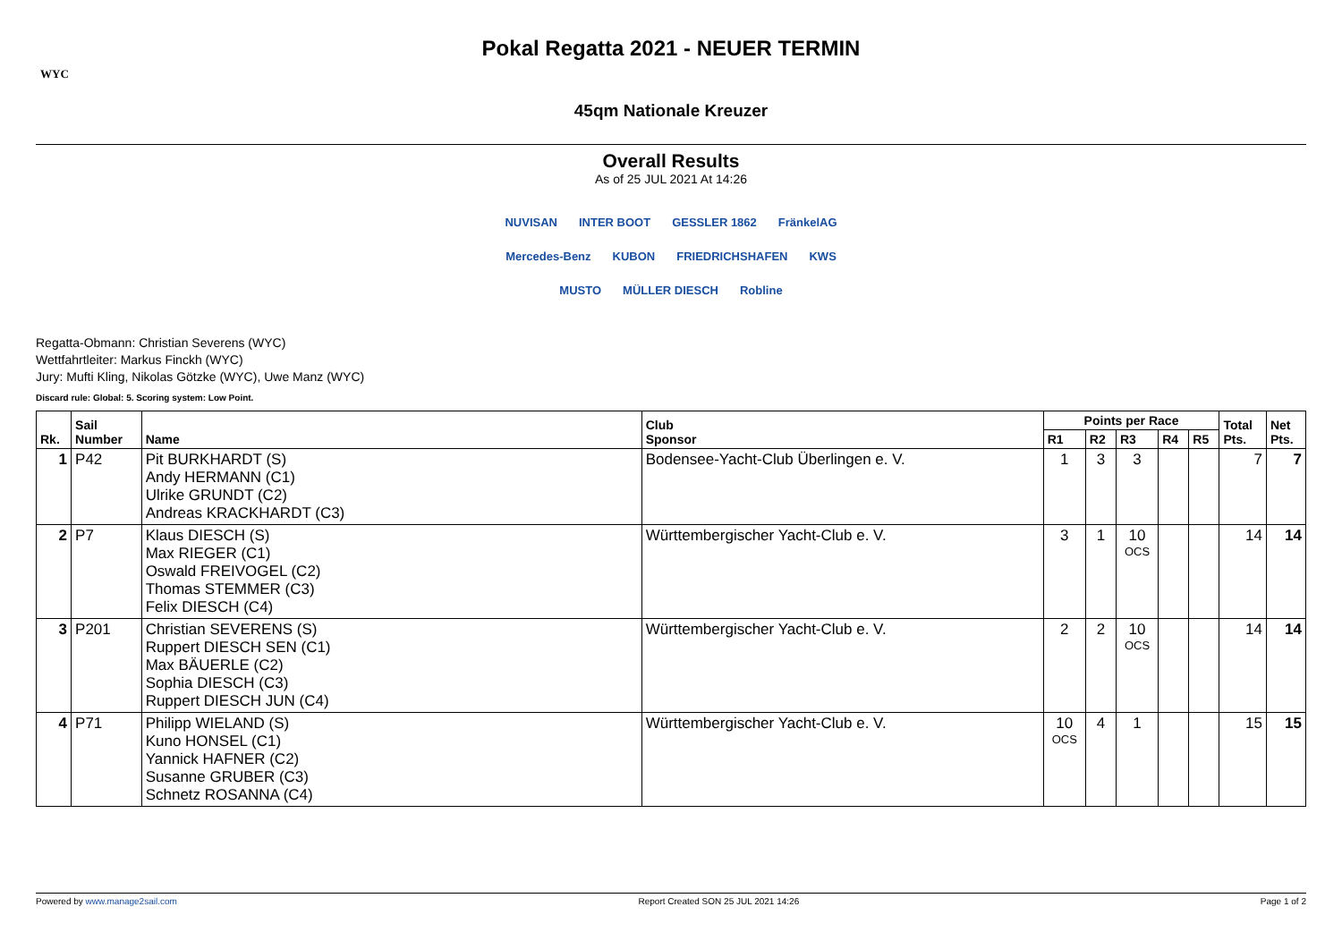WYC
Pokal Regatta 2021 - NEUER TERMIN
45qm Nationale Kreuzer
Overall Results
As of 25 JUL 2021 At 14:26
NUVISAN INTER BOOT GESSLER 1862 FränkelAG
Mercedes-Benz KUBON FRIEDRICHSHAFEN KWS
MUSTO MÜLLER DIESCH Robline
Regatta-Obmann: Christian Severens (WYC)
Wettfahrtleiter: Markus Finckh (WYC)
Jury: Mufti Kling, Nikolas Götzke (WYC), Uwe Manz (WYC)
Discard rule: Global: 5. Scoring system: Low Point.
| Rk. | Sail Number | Name | Club Sponsor | Points per Race | | | | | Total Pts. | Net Pts. |
| --- | --- | --- | --- | --- | --- | --- | --- | --- | --- | --- |
| | | | | R1 | R2 | R3 | R4 | R5 | | |
| 1 | P42 | Pit BURKHARDT (S) Andy HERMANN (C1) Ulrike GRUNDT (C2) Andreas KRACKHARDT (C3) | Bodensee-Yacht-Club Überlingen e. V. | 1 | 3 | 3 | | | 7 | 7 |
| 2 | P7 | Klaus DIESCH (S) Max RIEGER (C1) Oswald FREIVOGEL (C2) Thomas STEMMER (C3) Felix DIESCH (C4) | Württembergischer Yacht-Club e. V. | 3 | 1 | 10 OCS | | | 14 | 14 |
| 3 | P201 | Christian SEVERENS (S) Ruppert DIESCH SEN (C1) Max BÄUERLE (C2) Sophia DIESCH (C3) Ruppert DIESCH JUN (C4) | Württembergischer Yacht-Club e. V. | 2 | 2 | 10 OCS | | | 14 | 14 |
| 4 | P71 | Philipp WIELAND (S) Kuno HONSEL (C1) Yannick HAFNER (C2) Susanne GRUBER (C3) Schnetz ROSANNA (C4) | Württembergischer Yacht-Club e. V. | 10 OCS | 4 | 1 | | | 15 | 15 |
Powered by www.manage2sail.com Report Created SON 25 JUL 2021 14:26 Page 1 of 2